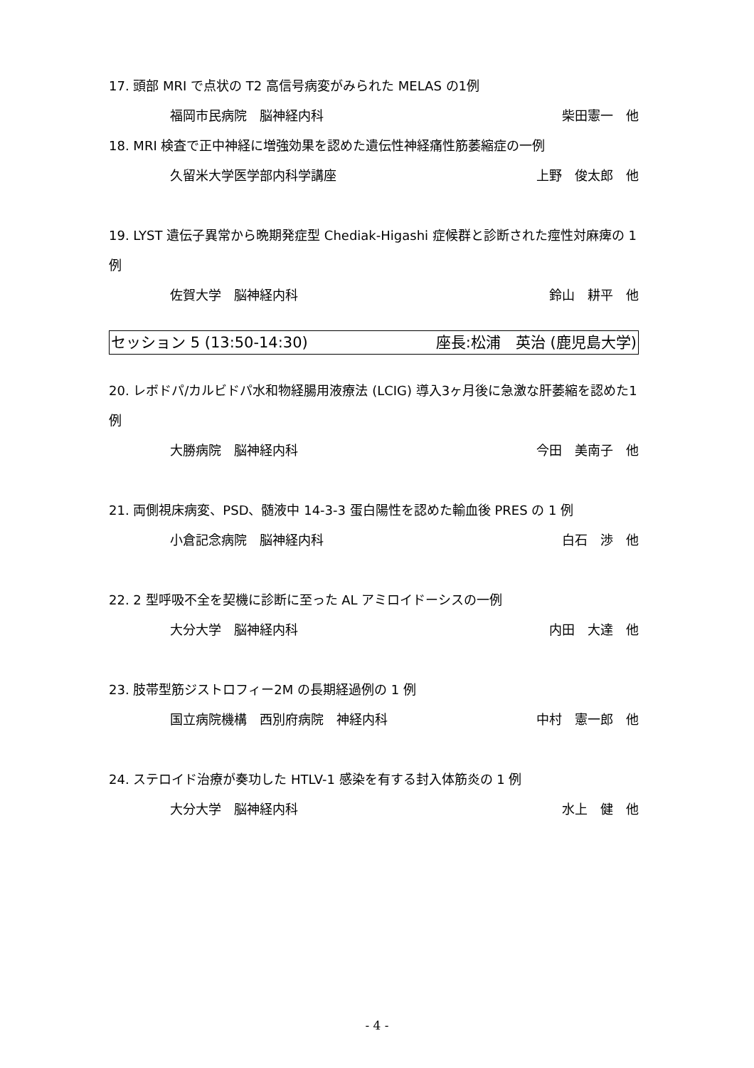17. 頭部 MRI で点状の T2 高信号病変がみられた MELAS の1例
福岡市民病院　脳神経内科 柴田憲一　他
18. MRI 検査で正中神経に増強効果を認めた遺伝性神経痛性筋萎縮症の一例
久留米大学医学部内科学講座 上野　俊太郎　他
19. LYST 遺伝子異常から晩期発症型 Chediak-Higashi 症候群と診断された痙性対麻痺の 1 例
佐賀大学　脳神経内科 鈴山　耕平　他
セッション 5 (13:50-14:30) 座長:松浦　英治 (鹿児島大学)
20. レボドパ/カルビドパ水和物経腸用液療法 (LCIG) 導入3ヶ月後に急激な肝萎縮を認めた1例
大勝病院　脳神経内科 今田　美南子　他
21. 両側視床病変、PSD、髄液中 14-3-3 蛋白陽性を認めた輸血後 PRES の 1 例
小倉記念病院　脳神経内科 白石　渉　他
22. 2 型呼吸不全を契機に診断に至った AL アミロイドーシスの一例
大分大学　脳神経内科 内田　大達　他
23. 肢帯型筋ジストロフィー2M の長期経過例の 1 例
国立病院機構　西別府病院　神経内科 中村　憲一郎　他
24. ステロイド治療が奏功した HTLV-1 感染を有する封入体筋炎の 1 例
大分大学　脳神経内科 水上　健　他
- 4 -